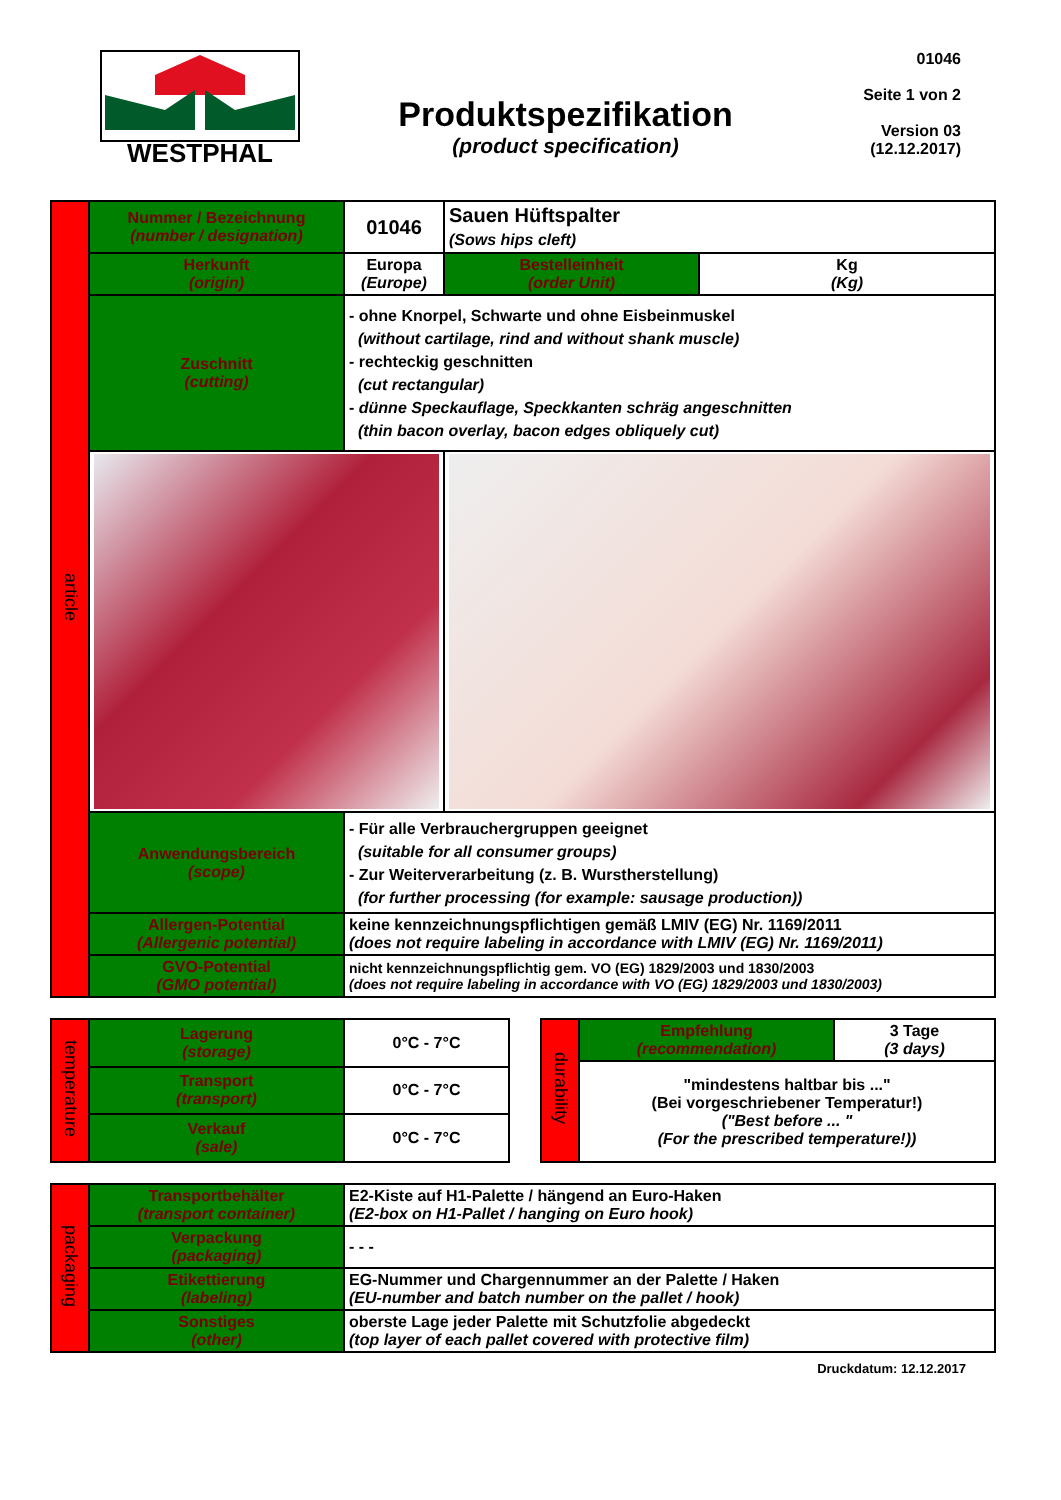WESTPHAL
Produktspezifikation
(product specification)
01046
Seite 1 von 2
Version 03
(12.12.2017)
| article | Nummer / Bezeichnung (number / designation) | 01046 | Sauen Hüftspalter (Sows hips cleft) | | |
| | Herkunft (origin) | Europa (Europe) | | Bestelleinheit (order Unit) | Kg (Kg) |
| | Zuschnitt (cutting) | - ohne Knorpel, Schwarte und ohne Eisbeinmuskel (without cartilage, rind and without shank muscle) - rechteckig geschnitten (cut rectangular) - dünne Speckauflage, Speckkanten schräg angeschnitten (thin bacon overlay, bacon edges obliquely cut) | | | |
| | Anwendungsbereich (scope) | - Für alle Verbrauchergruppen geeignet (suitable for all consumer groups) - Zur Weiterverarbeitung (z. B. Wurstherstellung) (for further processing (for example: sausage production)) | | | |
| | Allergen-Potential (Allergenic potential) | keine kennzeichnungspflichtigen gemäß LMIV (EG) Nr. 1169/2011 (does not require labeling in accordance with LMIV (EG) Nr. 1169/2011) | | | |
| | GVO-Potential (GMO potential) | nicht kennzeichnungspflichtig gem. VO (EG) 1829/2003 und 1830/2003 (does not require labeling in accordance with VO (EG) 1829/2003 und 1830/2003) | | | |
| temperature | Lagerung (storage) | 0°C - 7°C |
| | Transport (transport) | 0°C - 7°C |
| | Verkauf (sale) | 0°C - 7°C |
| durability | Empfehlung (recommendation) | 3 Tage (3 days) |
| | "mindestens haltbar bis ..." (Bei vorgeschriebener Temperatur!) ("Best before ... " (For the prescribed temperature!)) | |
| packaging | Transportbehälter (transport container) | E2-Kiste auf H1-Palette / hängend an Euro-Haken (E2-box on H1-Pallet / hanging on Euro hook) |
| | Verpackung (packaging) | - - - |
| | Etikettierung (labeling) | EG-Nummer und Chargennummer an der Palette / Haken (EU-number and batch number on the pallet / hook) |
| | Sonstiges (other) | oberste Lage jeder Palette mit Schutzfolie abgedeckt (top layer of each pallet covered with protective film) |
Druckdatum: 12.12.2017